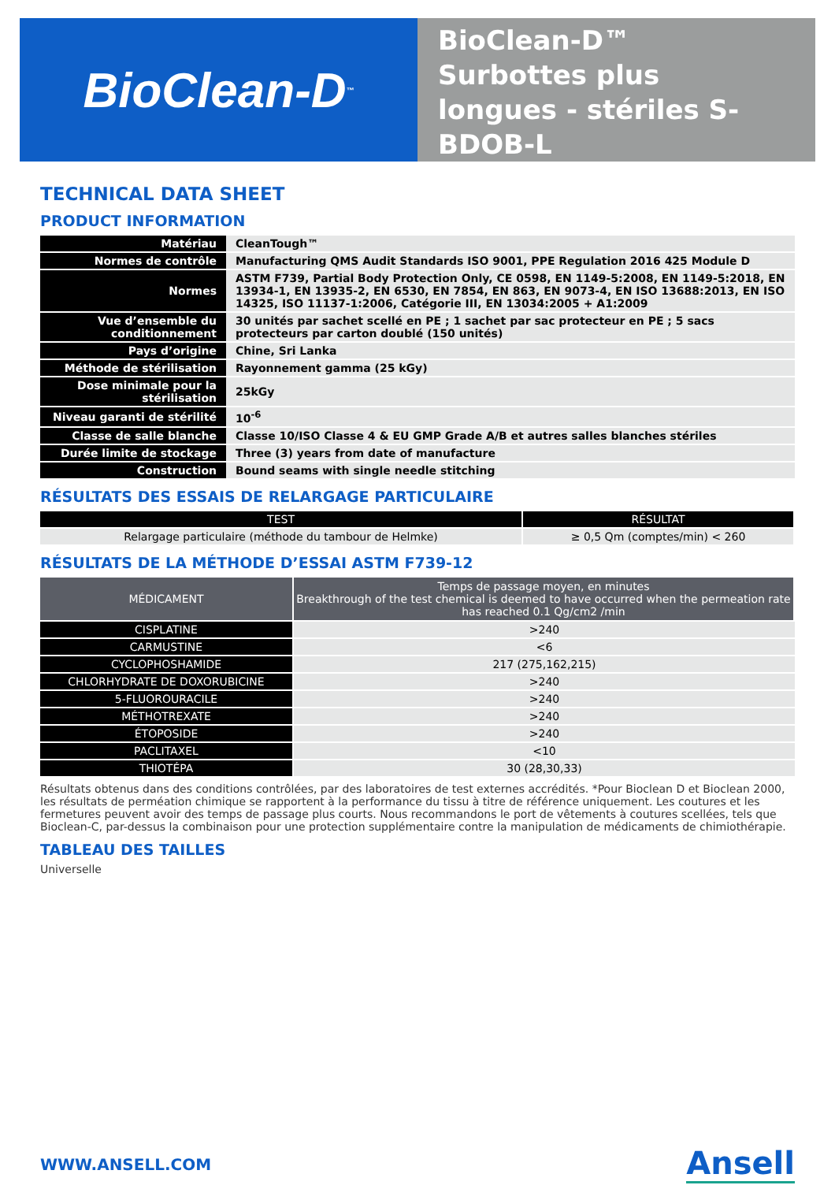BioClean-D<sup>™</sup>
BioClean-D™
Surbottes plus
longues - stériles S-
BDOB-L
TECHNICAL DATA SHEET
PRODUCT INFORMATION
| Matériau | CleanTough™ |
| Normes de contrôle | Manufacturing QMS Audit Standards ISO 9001, PPE Regulation 2016 425 Module D |
| Normes | ASTM F739, Partial Body Protection Only, CE 0598, EN 1149-5:2008, EN 1149-5:2018, EN 13934-1, EN 13935-2, EN 6530, EN 7854, EN 863, EN 9073-4, EN ISO 13688:2013, EN ISO 14325, ISO 11137-1:2006, Catégorie III, EN 13034:2005 + A1:2009 |
| Vue d’ensemble du conditionnement | 30 unités par sachet scellé en PE ; 1 sachet par sac protecteur en PE ; 5 sacs protecteurs par carton doublé (150 unités) |
| Pays d’origine | Chine, Sri Lanka |
| Méthode de stérilisation | Rayonnement gamma (25 kGy) |
| Dose minimale pour la stérilisation | 25kGy |
| Niveau garanti de stérilité | 10<sup>-6</sup> |
| Classe de salle blanche | Classe 10/ISO Classe 4 & EU GMP Grade A/B et autres salles blanches stériles |
| Durée limite de stockage | Three (3) years from date of manufacture |
| Construction | Bound seams with single needle stitching |
RÉSULTATS DES ESSAIS DE RELARGAGE PARTICULAIRE
| TEST | RÉSULTAT |
| --- | --- |
| Relargage particulaire (méthode du tambour de Helmke) | ≥ 0,5 Qm (comptes/min) < 260 |
RÉSULTATS DE LA MÉTHODE D’ESSAI ASTM F739-12
| MÉDICAMENT | Temps de passage moyen, en minutes Breakthrough of the test chemical is deemed to have occurred when the permeation rate has reached 0.1 Qg/cm2 /min |
| --- | --- |
| CISPLATINE | >240 |
| CARMUSTINE | <6 |
| CYCLOPHOSHAMIDE | 217 (275,162,215) |
| CHLORHYDRATE DE DOXORUBICINE | >240 |
| 5-FLUOROURACILE | >240 |
| MÉTHOTREXATE | >240 |
| ÉTOPOSIDE | >240 |
| PACLITAXEL | <10 |
| THIOTÉPA | 30 (28,30,33) |
Résultats obtenus dans des conditions contrôlées, par des laboratoires de test externes accrédités. *Pour Bioclean D et Bioclean 2000, les résultats de perméation chimique se rapportent à la performance du tissu à titre de référence uniquement. Les coutures et les fermetures peuvent avoir des temps de passage plus courts. Nous recommandons le port de vêtements à coutures scellées, tels que Bioclean-C, par-dessus la combinaison pour une protection supplémentaire contre la manipulation de médicaments de chimiothérapie.
TABLEAU DES TAILLES
Universelle
WWW.ANSELL.COM Ansell